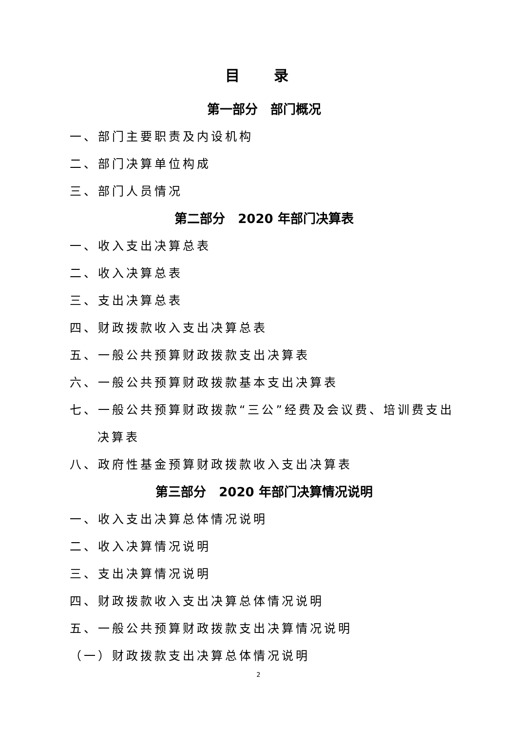目 录
第一部分　部门概况
一、部门主要职责及内设机构
二、部门决算单位构成
三、部门人员情况
第二部分　2020 年部门决算表
一、收入支出决算总表
二、收入决算总表
三、支出决算总表
四、财政拨款收入支出决算总表
五、一般公共预算财政拨款支出决算表
六、一般公共预算财政拨款基本支出决算表
七、一般公共预算财政拨款“三公”经费及会议费、培训费支出
决算表
八、政府性基金预算财政拨款收入支出决算表
第三部分　2020 年部门决算情况说明
一、收入支出决算总体情况说明
二、收入决算情况说明
三、支出决算情况说明
四、财政拨款收入支出决算总体情况说明
五、一般公共预算财政拨款支出决算情况说明
（一）财政拨款支出决算总体情况说明
2